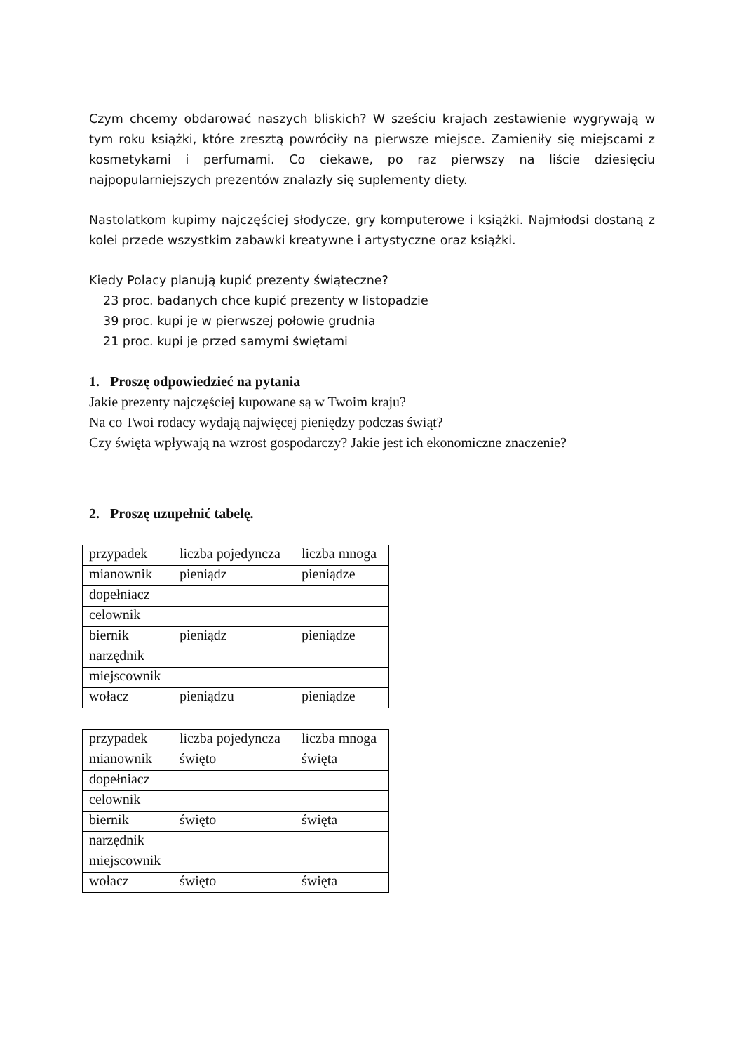Czym chcemy obdarować naszych bliskich? W sześciu krajach zestawienie wygrywają w tym roku książki, które zresztą powróciły na pierwsze miejsce. Zamieniły się miejscami z kosmetykami i perfumami. Co ciekawe, po raz pierwszy na liście dziesięciu najpopularniejszych prezentów znalazły się suplementy diety.
Nastolatkom kupimy najczęściej słodycze, gry komputerowe i książki. Najmłodsi dostaną z kolei przede wszystkim zabawki kreatywne i artystyczne oraz książki.
Kiedy Polacy planują kupić prezenty świąteczne?
23 proc. badanych chce kupić prezenty w listopadzie
39 proc. kupi je w pierwszej połowie grudnia
21 proc. kupi je przed samymi świętami
1. Proszę odpowiedzieć na pytania
Jakie prezenty najczęściej kupowane są w Twoim kraju?
Na co Twoi rodacy wydają najwięcej pieniędzy podczas świąt?
Czy święta wpływają na wzrost gospodarczy? Jakie jest ich ekonomiczne znaczenie?
2. Proszę uzupełnić tabelę.
| przypadek | liczba pojedyncza | liczba mnoga |
| mianownik | pieniądz | pieniądze |
| dopełniacz | | |
| celownik | | |
| biernik | pieniądz | pieniądze |
| narzędnik | | |
| miejscownik | | |
| wołacz | pieniądzu | pieniądze |
| przypadek | liczba pojedyncza | liczba mnoga |
| mianownik | święto | święta |
| dopełniacz | | |
| celownik | | |
| biernik | święto | święta |
| narzędnik | | |
| miejscownik | | |
| wołacz | święto | święta |